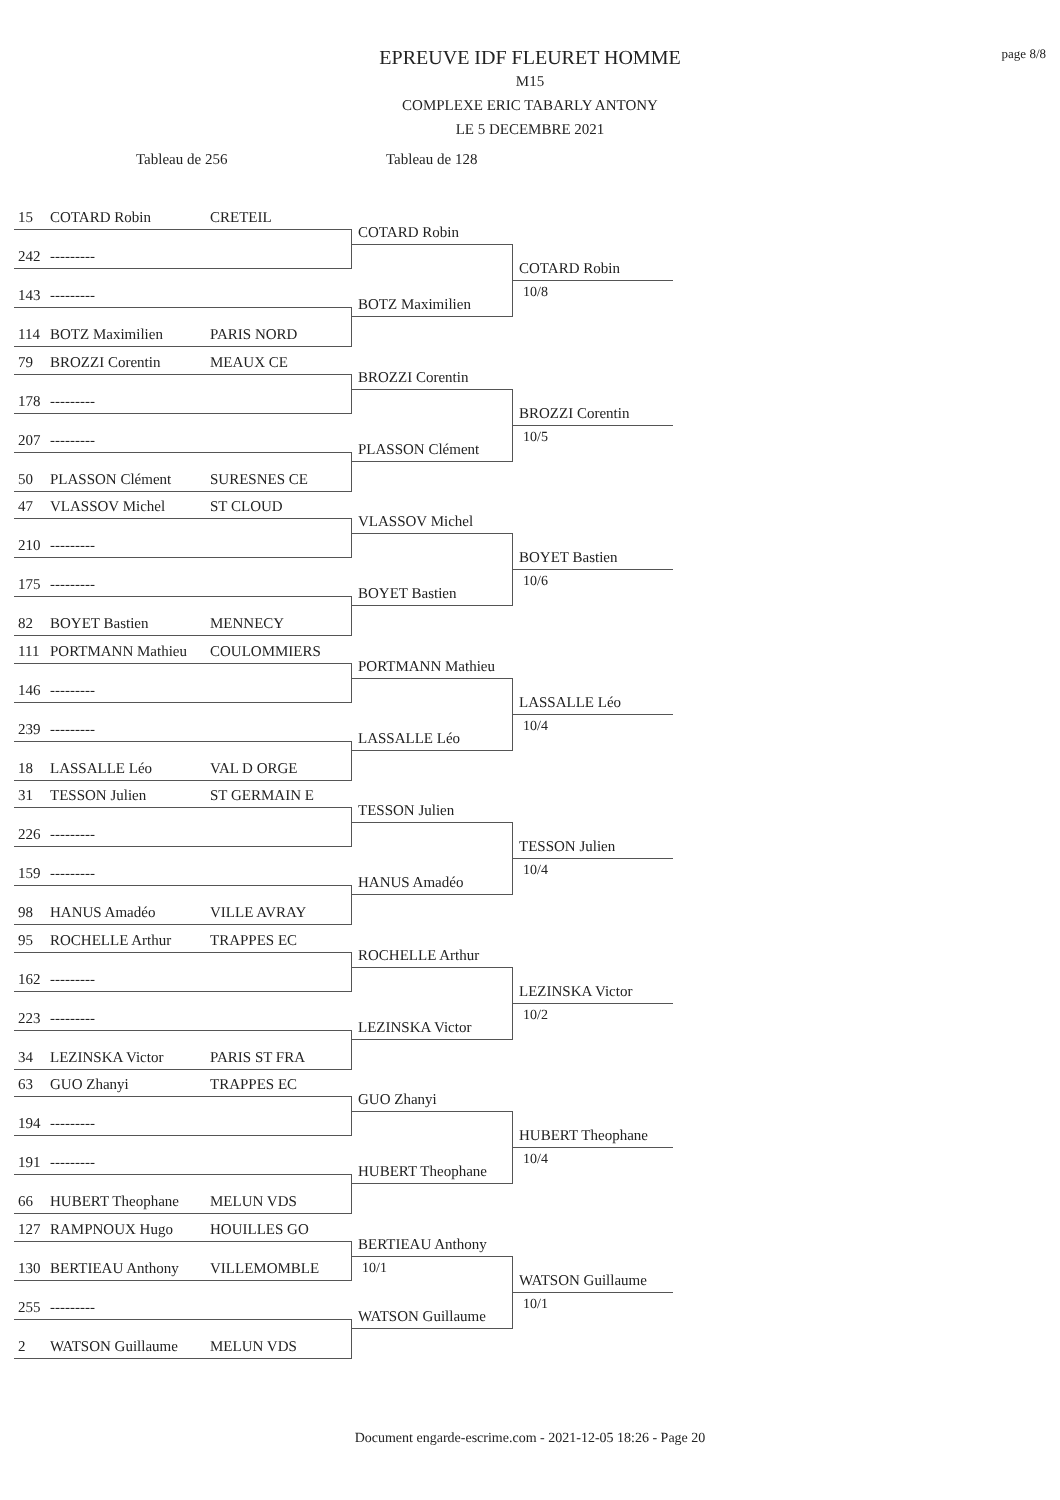page 8/8
EPREUVE IDF FLEURET HOMME
M15
COMPLEXE ERIC TABARLY ANTONY
LE 5 DECEMBRE 2021
Tableau de 256 Tableau de 128
15 COTARD Robin CRETEIL
242 ---------
143 ---------
114 BOTZ Maximilien PARIS NORD
COTARD Robin
BOTZ Maximilien
COTARD Robin
10/8
79 BROZZI Corentin MEAUX CE
178 ---------
207 ---------
50 PLASSON Clément SURESNES CE
BROZZI Corentin
PLASSON Clément
BROZZI Corentin
10/5
47 VLASSOV Michel ST CLOUD
210 ---------
175 ---------
82 BOYET Bastien MENNECY
VLASSOV Michel
BOYET Bastien
BOYET Bastien
10/6
111 PORTMANN Mathieu COULOMMIERS
146 ---------
239 ---------
18 LASSALLE Léo VAL D ORGE
PORTMANN Mathieu
LASSALLE Léo
LASSALLE Léo
10/4
31 TESSON Julien ST GERMAIN E
226 ---------
159 ---------
98 HANUS Amadéo VILLE AVRAY
TESSON Julien
HANUS Amadéo
TESSON Julien
10/4
95 ROCHELLE Arthur TRAPPES EC
162 ---------
223 ---------
34 LEZINSKA Victor PARIS ST FRA
ROCHELLE Arthur
LEZINSKA Victor
LEZINSKA Victor
10/2
63 GUO Zhanyi TRAPPES EC
194 ---------
191 ---------
66 HUBERT Theophane MELUN VDS
GUO Zhanyi
HUBERT Theophane
HUBERT Theophane
10/4
127 RAMPNOUX Hugo HOUILLES GO
130 BERTIEAU Anthony VILLEMOMBLE
255 ---------
2 WATSON Guillaume MELUN VDS
BERTIEAU Anthony
10/1
WATSON Guillaume
WATSON Guillaume
10/1
Document engarde-escrime.com - 2021-12-05 18:26 - Page 20